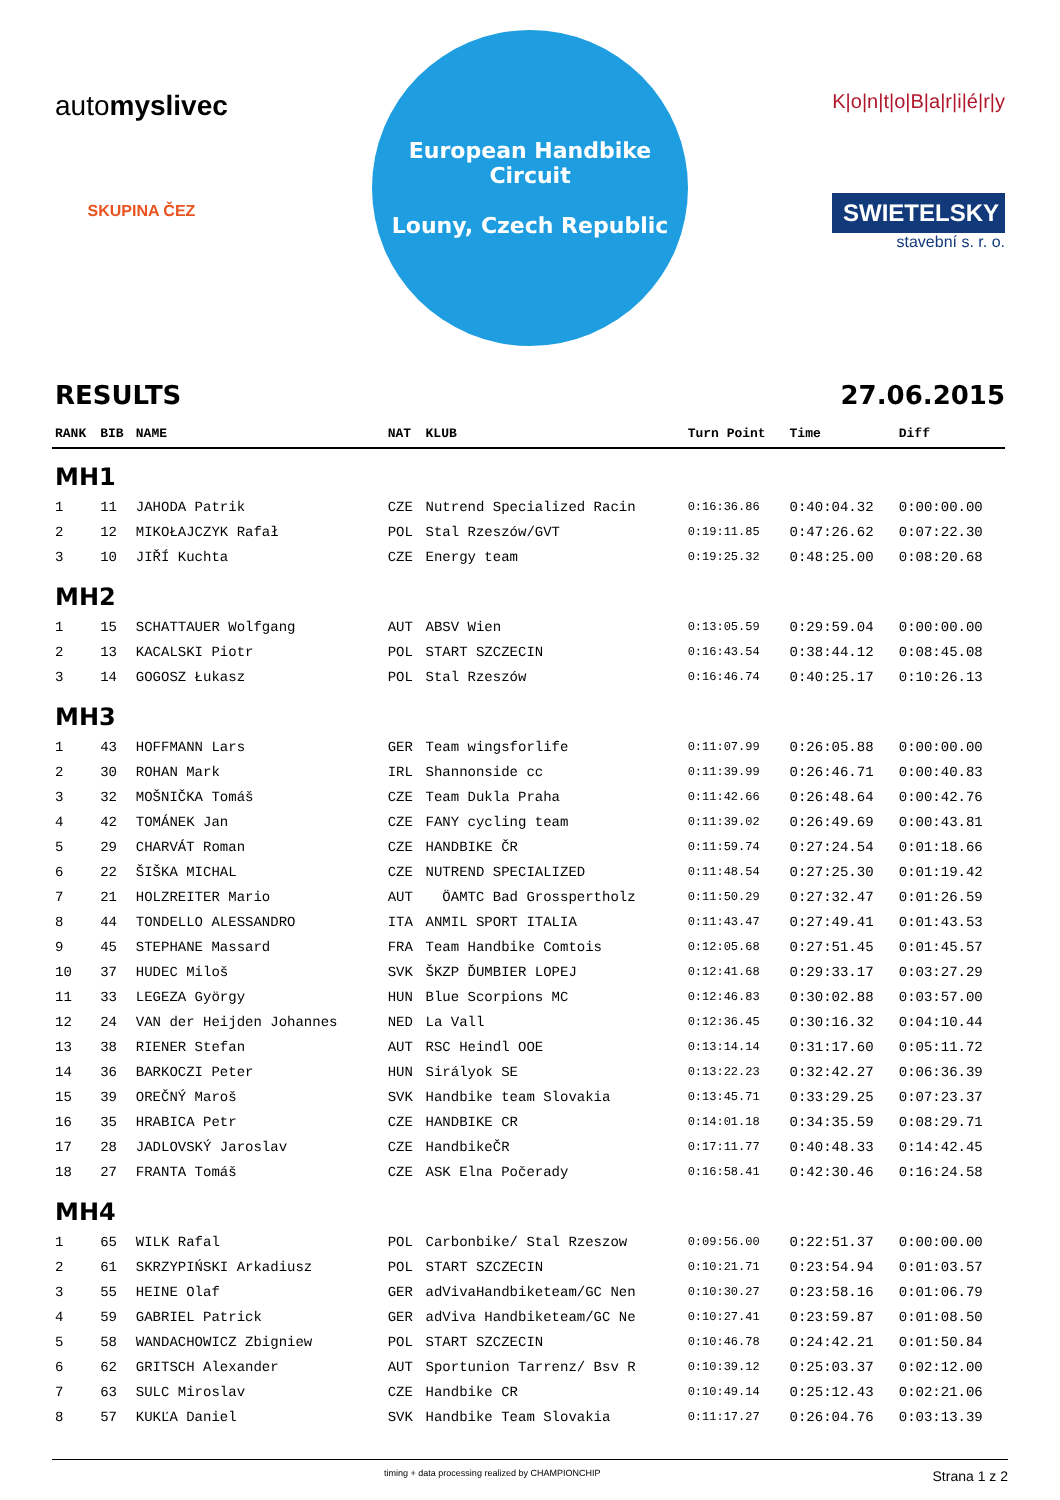automyslivec
SKUPINA ČEZ
European Handbike Circuit
Louny, Czech Republic
K|o|n|t|o|B|a|r|i|é|r|y
SWIETELSKY
stavební s. r. o.
RESULTS 27.06.2015
| RANK | BIB | NAME | NAT | KLUB | Turn Point | Time | Diff |
| --- | --- | --- | --- | --- | --- | --- | --- |
| MH1 | | | | | | | |
| 1 | 11 | JAHODA Patrik | CZE | Nutrend Specialized Racin | 0:16:36.86 | 0:40:04.32 | 0:00:00.00 |
| 2 | 12 | MIKOŁAJCZYK Rafał | POL | Stal Rzeszów/GVT | 0:19:11.85 | 0:47:26.62 | 0:07:22.30 |
| 3 | 10 | JIŘÍ Kuchta | CZE | Energy team | 0:19:25.32 | 0:48:25.00 | 0:08:20.68 |
| MH2 | | | | | | | |
| 1 | 15 | SCHATTAUER Wolfgang | AUT | ABSV Wien | 0:13:05.59 | 0:29:59.04 | 0:00:00.00 |
| 2 | 13 | KACALSKI Piotr | POL | START SZCZECIN | 0:16:43.54 | 0:38:44.12 | 0:08:45.08 |
| 3 | 14 | GOGOSZ Łukasz | POL | Stal Rzeszów | 0:16:46.74 | 0:40:25.17 | 0:10:26.13 |
| MH3 | | | | | | | |
| 1 | 43 | HOFFMANN Lars | GER | Team wingsforlife | 0:11:07.99 | 0:26:05.88 | 0:00:00.00 |
| 2 | 30 | ROHAN Mark | IRL | Shannonside cc | 0:11:39.99 | 0:26:46.71 | 0:00:40.83 |
| 3 | 32 | MOŠNIČKA Tomáš | CZE | Team Dukla Praha | 0:11:42.66 | 0:26:48.64 | 0:00:42.76 |
| 4 | 42 | TOMÁNEK Jan | CZE | FANY cycling team | 0:11:39.02 | 0:26:49.69 | 0:00:43.81 |
| 5 | 29 | CHARVÁT Roman | CZE | HANDBIKE ČR | 0:11:59.74 | 0:27:24.54 | 0:01:18.66 |
| 6 | 22 | ŠIŠKA MICHAL | CZE | NUTREND SPECIALIZED | 0:11:48.54 | 0:27:25.30 | 0:01:19.42 |
| 7 | 21 | HOLZREITER Mario | AUT | ÖAMTC Bad Grosspertholz | 0:11:50.29 | 0:27:32.47 | 0:01:26.59 |
| 8 | 44 | TONDELLO ALESSANDRO | ITA | ANMIL SPORT ITALIA | 0:11:43.47 | 0:27:49.41 | 0:01:43.53 |
| 9 | 45 | STEPHANE Massard | FRA | Team Handbike Comtois | 0:12:05.68 | 0:27:51.45 | 0:01:45.57 |
| 10 | 37 | HUDEC Miloš | SVK | ŠKZP ĎUMBIER LOPEJ | 0:12:41.68 | 0:29:33.17 | 0:03:27.29 |
| 11 | 33 | LEGEZA György | HUN | Blue Scorpions MC | 0:12:46.83 | 0:30:02.88 | 0:03:57.00 |
| 12 | 24 | VAN der Heijden Johannes | NED | La Vall | 0:12:36.45 | 0:30:16.32 | 0:04:10.44 |
| 13 | 38 | RIENER Stefan | AUT | RSC Heindl OOE | 0:13:14.14 | 0:31:17.60 | 0:05:11.72 |
| 14 | 36 | BARKOCZI Peter | HUN | Sirályok SE | 0:13:22.23 | 0:32:42.27 | 0:06:36.39 |
| 15 | 39 | OREČNÝ Maroš | SVK | Handbike team Slovakia | 0:13:45.71 | 0:33:29.25 | 0:07:23.37 |
| 16 | 35 | HRABICA Petr | CZE | HANDBIKE CR | 0:14:01.18 | 0:34:35.59 | 0:08:29.71 |
| 17 | 28 | JADLOVSKÝ Jaroslav | CZE | HandbikeČR | 0:17:11.77 | 0:40:48.33 | 0:14:42.45 |
| 18 | 27 | FRANTA Tomáš | CZE | ASK Elna Počerady | 0:16:58.41 | 0:42:30.46 | 0:16:24.58 |
| MH4 | | | | | | | |
| 1 | 65 | WILK Rafal | POL | Carbonbike/ Stal Rzeszow | 0:09:56.00 | 0:22:51.37 | 0:00:00.00 |
| 2 | 61 | SKRZYPIŃSKI Arkadiusz | POL | START SZCZECIN | 0:10:21.71 | 0:23:54.94 | 0:01:03.57 |
| 3 | 55 | HEINE Olaf | GER | adVivaHandbiketeam/GC Nen | 0:10:30.27 | 0:23:58.16 | 0:01:06.79 |
| 4 | 59 | GABRIEL Patrick | GER | adViva Handbiketeam/GC Ne | 0:10:27.41 | 0:23:59.87 | 0:01:08.50 |
| 5 | 58 | WANDACHOWICZ Zbigniew | POL | START SZCZECIN | 0:10:46.78 | 0:24:42.21 | 0:01:50.84 |
| 6 | 62 | GRITSCH Alexander | AUT | Sportunion Tarrenz/ Bsv R | 0:10:39.12 | 0:25:03.37 | 0:02:12.00 |
| 7 | 63 | SULC Miroslav | CZE | Handbike CR | 0:10:49.14 | 0:25:12.43 | 0:02:21.06 |
| 8 | 57 | KUKĽA Daniel | SVK | Handbike Team Slovakia | 0:11:17.27 | 0:26:04.76 | 0:03:13.39 |
timing + data processing realized by CHAMPIONCHIP Strana 1 z 2